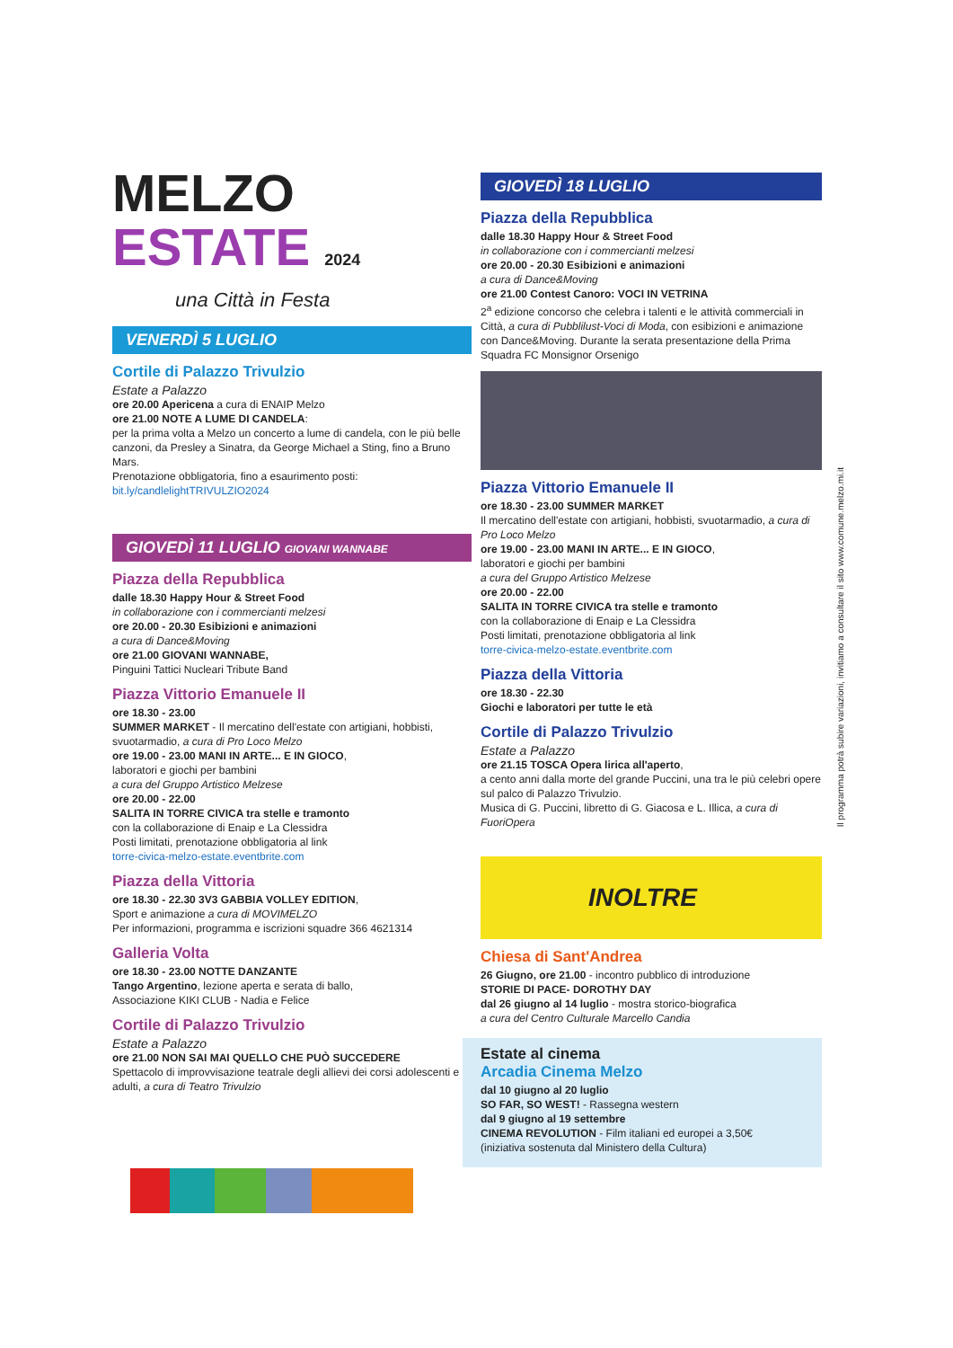MELZO
ESTATE 2024
una Città in Festa
VENERDÌ 5 LUGLIO
Cortile di Palazzo Trivulzio
Estate a Palazzo
ore 20.00 Apericena a cura di ENAIP Melzo
ore 21.00 NOTE A LUME DI CANDELA:
per la prima volta a Melzo un concerto a lume di candela, con le più belle canzoni, da Presley a Sinatra, da George Michael a Sting, fino a Bruno Mars.
Prenotazione obbligatoria, fino a esaurimento posti:
bit.ly/candlelightTRIVULZIO2024
GIOVEDÌ 11 LUGLIO GIOVANI WANNABE
Piazza della Repubblica
dalle 18.30 Happy Hour & Street Food
in collaborazione con i commercianti melzesi
ore 20.00 - 20.30 Esibizioni e animazioni
a cura di Dance&Moving
ore 21.00 GIOVANI WANNABE,
Pinguini Tattici Nucleari Tribute Band
Piazza Vittorio Emanuele II
ore 18.30 - 23.00
SUMMER MARKET - Il mercatino dell'estate con artigiani, hobbisti, svuotarmadio, a cura di Pro Loco Melzo
ore 19.00 - 23.00 MANI IN ARTE... E IN GIOCO,
laboratori e giochi per bambini
a cura del Gruppo Artistico Melzese
ore 20.00 - 22.00
SALITA IN TORRE CIVICA tra stelle e tramonto
con la collaborazione di Enaip e La Clessidra
Posti limitati, prenotazione obbligatoria al link
torre-civica-melzo-estate.eventbrite.com
Piazza della Vittoria
ore 18.30 - 22.30 3V3 GABBIA VOLLEY EDITION,
Sport e animazione a cura di MOVIMELZO
Per informazioni, programma e iscrizioni squadre 366 4621314
Galleria Volta
ore 18.30 - 23.00 NOTTE DANZANTE
Tango Argentino, lezione aperta e serata di ballo,
Associazione KIKI CLUB - Nadia e Felice
Cortile di Palazzo Trivulzio
Estate a Palazzo
ore 21.00 NON SAI MAI QUELLO CHE PUÒ SUCCEDERE
Spettacolo di improvvisazione teatrale degli allievi dei corsi adolescenti e adulti, a cura di Teatro Trivulzio
GIOVEDÌ 18 LUGLIO
Piazza della Repubblica
dalle 18.30 Happy Hour & Street Food
in collaborazione con i commercianti melzesi
ore 20.00 - 20.30 Esibizioni e animazioni
a cura di Dance&Moving
ore 21.00 Contest Canoro: VOCI IN VETRINA
2<sup>a</sup> edizione concorso che celebra i talenti e le attività commerciali in Città, a cura di Pubblilust-Voci di Moda, con esibizioni e animazione con Dance&Moving. Durante la serata presentazione della Prima Squadra FC Monsignor Orsenigo
Piazza Vittorio Emanuele II
ore 18.30 - 23.00 SUMMER MARKET
Il mercatino dell'estate con artigiani, hobbisti, svuotarmadio, a cura di Pro Loco Melzo
ore 19.00 - 23.00 MANI IN ARTE... E IN GIOCO,
laboratori e giochi per bambini
a cura del Gruppo Artistico Melzese
ore 20.00 - 22.00
SALITA IN TORRE CIVICA tra stelle e tramonto
con la collaborazione di Enaip e La Clessidra
Posti limitati, prenotazione obbligatoria al link
torre-civica-melzo-estate.eventbrite.com
Piazza della Vittoria
ore 18.30 - 22.30
Giochi e laboratori per tutte le età
Cortile di Palazzo Trivulzio
Estate a Palazzo
ore 21.15 TOSCA Opera lirica all'aperto,
a cento anni dalla morte del grande Puccini, una tra le più celebri opere sul palco di Palazzo Trivulzio.
Musica di G. Puccini, libretto di G. Giacosa e L. Illica, a cura di FuoriOpera
INOLTRE
Chiesa di Sant'Andrea
26 Giugno, ore 21.00 - incontro pubblico di introduzione
STORIE DI PACE- DOROTHY DAY
dal 26 giugno al 14 luglio - mostra storico-biografica
a cura del Centro Culturale Marcello Candia
Estate al cinema
Arcadia Cinema Melzo
dal 10 giugno al 20 luglio
SO FAR, SO WEST! - Rassegna western
dal 9 giugno al 19 settembre
CINEMA REVOLUTION - Film italiani ed europei a 3,50€
(iniziativa sostenuta dal Ministero della Cultura)
Il programma potrà subire variazioni, invitiamo a consultare il sito www.comune.melzo.mi.it